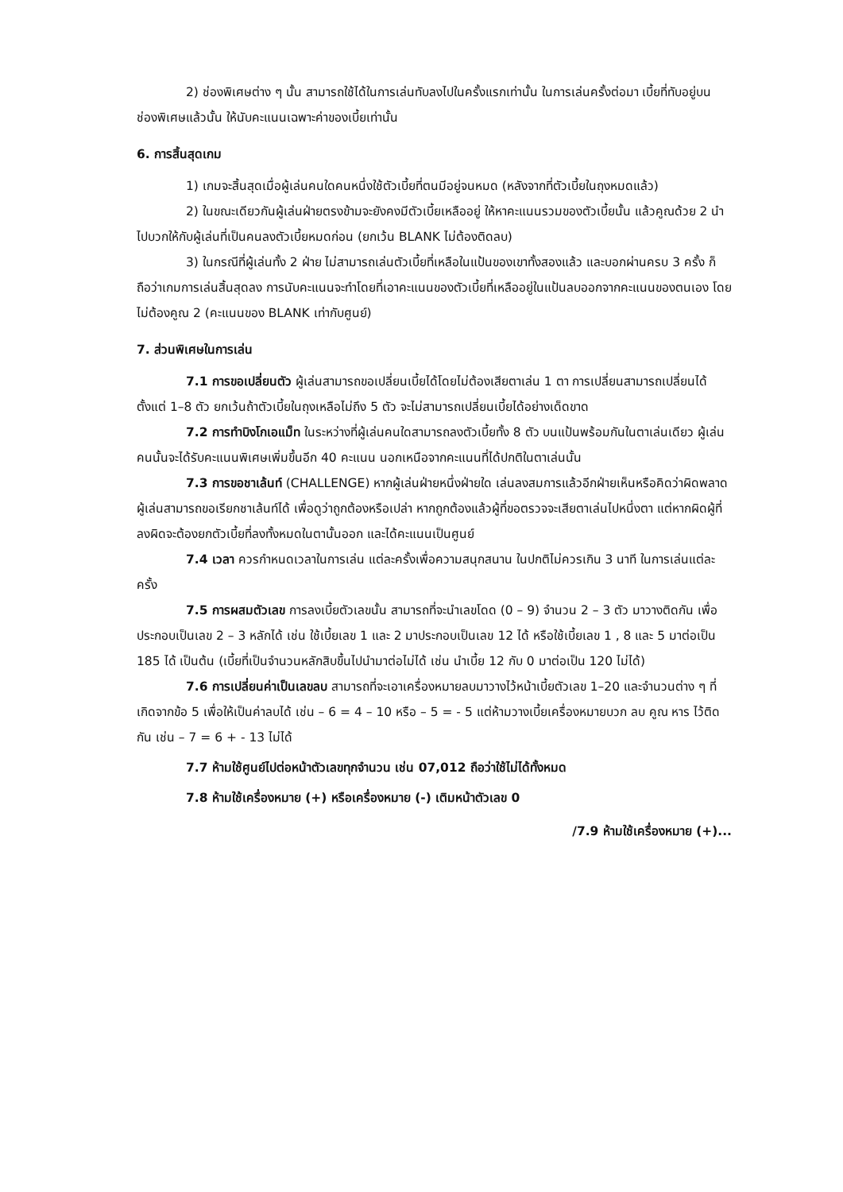2) ช่องพิเศษต่าง ๆ นั้น สามารถใช้ได้ในการเล่นทับลงไปในครั้งแรกเท่านั้น ในการเล่นครั้งต่อมา เบี้ยที่ทับอยู่บนช่องพิเศษแล้วนั้น ให้นับคะแนนเฉพาะค่าของเบี้ยเท่านั้น
6. การสิ้นสุดเกม
1) เกมจะสิ้นสุดเมื่อผู้เล่นคนใดคนหนึ่งใช้ตัวเบี้ยที่ตนมีอยู่จนหมด (หลังจากที่ตัวเบี้ยในถุงหมดแล้ว)
2) ในขณะเดียวกันผู้เล่นฝ่ายตรงข้ามจะยังคงมีตัวเบี้ยเหลืออยู่ ให้หาคะแนนรวมของตัวเบี้ยนั้น แล้วคูณด้วย 2 นำไปบวกให้กับผู้เล่นที่เป็นคนลงตัวเบี้ยหมดก่อน (ยกเว้น BLANK ไม่ต้องติดลบ)
3) ในกรณีที่ผู้เล่นทั้ง 2 ฝ่าย ไม่สามารถเล่นตัวเบี้ยที่เหลือในแป้นของเขาทั้งสองแล้ว และบอกผ่านครบ 3 ครั้ง ก็ถือว่าเกมการเล่นสิ้นสุดลง การนับคะแนนจะทำโดยที่เอาคะแนนของตัวเบี้ยที่เหลืออยู่ในแป้นลบออกจากคะแนนของตนเอง โดยไม่ต้องคูณ 2 (คะแนนของ BLANK เท่ากับศูนย์)
7. ส่วนพิเศษในการเล่น
7.1 การขอเปลี่ยนตัว ผู้เล่นสามารถขอเปลี่ยนเบี้ยได้โดยไม่ต้องเสียตาเล่น 1 ตา การเปลี่ยนสามารถเปลี่ยนได้ตั้งแต่ 1–8 ตัว ยกเว้นถ้าตัวเบี้ยในถุงเหลือไม่ถึง 5 ตัว จะไม่สามารถเปลี่ยนเบี้ยได้อย่างเด็ดขาด
7.2 การทำบิงโกเอแม็ท ในระหว่างที่ผู้เล่นคนใดสามารถลงตัวเบี้ยทั้ง 8 ตัว บนแป้นพร้อมกันในตาเล่นเดียว ผู้เล่นคนนั้นจะได้รับคะแนนพิเศษเพิ่มขึ้นอีก 40 คะแนน นอกเหนือจากคะแนนที่ได้ปกติในตาเล่นนั้น
7.3 การขอชาเล้นท์ (CHALLENGE) หากผู้เล่นฝ่ายหนึ่งฝ่ายใด เล่นลงสมการแล้วอีกฝ่ายเห็นหรือคิดว่าผิดพลาด ผู้เล่นสามารถขอเรียกชาเล้นท์ได้ เพื่อดูว่าถูกต้องหรือเปล่า หากถูกต้องแล้วผู้ที่ขอตรวจจะเสียตาเล่นไปหนึ่งตา แต่หากผิดผู้ที่ลงผิดจะต้องยกตัวเบี้ยที่ลงทั้งหมดในตานั้นออก และได้คะแนนเป็นศูนย์
7.4 เวลา ควรกำหนดเวลาในการเล่น แต่ละครั้งเพื่อความสนุกสนาน ในปกติไม่ควรเกิน 3 นาที ในการเล่นแต่ละครั้ง
7.5 การผสมตัวเลข การลงเบี้ยตัวเลขนั้น สามารถที่จะนำเลขโดด (0 – 9) จำนวน 2 – 3 ตัว มาวางติดกัน เพื่อประกอบเป็นเลข 2 – 3 หลักได้ เช่น ใช้เบี้ยเลข 1 และ 2 มาประกอบเป็นเลข 12 ได้ หรือใช้เบี้ยเลข 1 , 8 และ 5 มาต่อเป็น 185 ได้ เป็นต้น (เบี้ยที่เป็นจำนวนหลักสิบขึ้นไปนำมาต่อไม่ได้ เช่น นำเบี้ย 12 กับ 0 มาต่อเป็น 120 ไม่ได้)
7.6 การเปลี่ยนค่าเป็นเลขลบ สามารถที่จะเอาเครื่องหมายลบมาวางไว้หน้าเบี้ยตัวเลข 1–20 และจำนวนต่าง ๆ ที่เกิดจากข้อ 5 เพื่อให้เป็นค่าลบได้ เช่น – 6 = 4 – 10 หรือ – 5 = - 5 แต่ห้ามวางเบี้ยเครื่องหมายบวก ลบ คูณ หาร ไว้ติดกัน เช่น – 7 = 6 + - 13 ไม่ได้
7.7 ห้ามใช้ศูนย์ไปต่อหน้าตัวเลขทุกจำนวน เช่น 07,012 ถือว่าใช้ไม่ได้ทั้งหมด
7.8 ห้ามใช้เครื่องหมาย (+) หรือเครื่องหมาย (-) เติมหน้าตัวเลข 0
/7.9 ห้ามใช้เครื่องหมาย (+)...